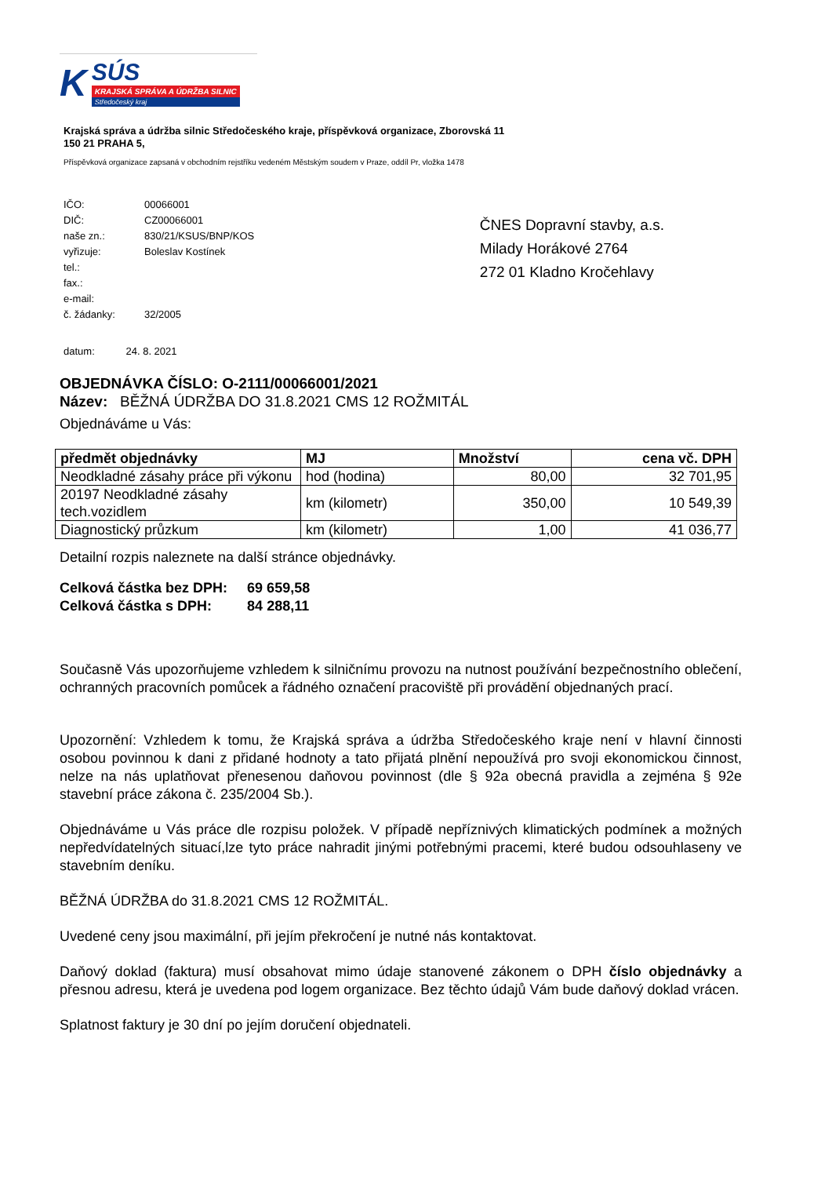K
SÚS
KRAJSKÁ SPRÁVA A ÚDRŽBA SILNIC
Středočeský kraj
Krajská správa a údržba silnic Středočeského kraje, příspěvková organizace, Zborovská 11
150 21 PRAHA 5,
Příspěvková organizace zapsaná v obchodním rejstříku vedeném Městským soudem v Praze, oddíl Pr, vložka 1478
| IČO: | 00066001 |
| DIČ: | CZ00066001 |
| naše zn.: | 830/21/KSUS/BNP/KOS |
| vyřizuje: | Boleslav Kostínek |
| tel.: | |
| fax.: | |
| e-mail: | |
| č. žádanky: | 32/2005 |
ČNES Dopravní stavby, a.s.
Milady Horákové 2764
272 01 Kladno Kročehlavy
datum: 24. 8. 2021
OBJEDNÁVKA ČÍSLO: O-2111/00066001/2021
Název: BĚŽNÁ ÚDRŽBA DO 31.8.2021 CMS 12 ROŽMITÁL
Objednáváme u Vás:
| předmět objednávky | MJ | Množství | cena vč. DPH |
| --- | --- | --- | --- |
| Neodkladné zásahy práce při výkonu | hod (hodina) | 80,00 | 32 701,95 |
| 20197 Neodkladné zásahy tech.vozidlem | km (kilometr) | 350,00 | 10 549,39 |
| Diagnostický průzkum | km (kilometr) | 1,00 | 41 036,77 |
Detailní rozpis naleznete na další stránce objednávky.
Celková částka bez DPH: 69 659,58
Celková částka s DPH: 84 288,11
Současně Vás upozorňujeme vzhledem k silničnímu provozu na nutnost používání bezpečnostního oblečení, ochranných pracovních pomůcek a řádného označení pracoviště při provádění objednaných prací.
Upozornění: Vzhledem k tomu, že Krajská správa a údržba Středočeského kraje není v hlavní činnosti osobou povinnou k dani z přidané hodnoty a tato přijatá plnění nepoužívá pro svoji ekonomickou činnost, nelze na nás uplatňovat přenesenou daňovou povinnost (dle § 92a obecná pravidla a zejména § 92e stavební práce zákona č. 235/2004 Sb.).
Objednáváme u Vás práce dle rozpisu položek. V případě nepříznivých klimatických podmínek a možných nepředvídatelných situací,lze tyto práce nahradit jinými potřebnými pracemi, které budou odsouhlaseny ve stavebním deníku.
BĚŽNÁ ÚDRŽBA do 31.8.2021 CMS 12 ROŽMITÁL.
Uvedené ceny jsou maximální, při jejím překročení je nutné nás kontaktovat.
Daňový doklad (faktura) musí obsahovat mimo údaje stanovené zákonem o DPH číslo objednávky a přesnou adresu, která je uvedena pod logem organizace. Bez těchto údajů Vám bude daňový doklad vrácen.
Splatnost faktury je 30 dní po jejím doručení objednateli.